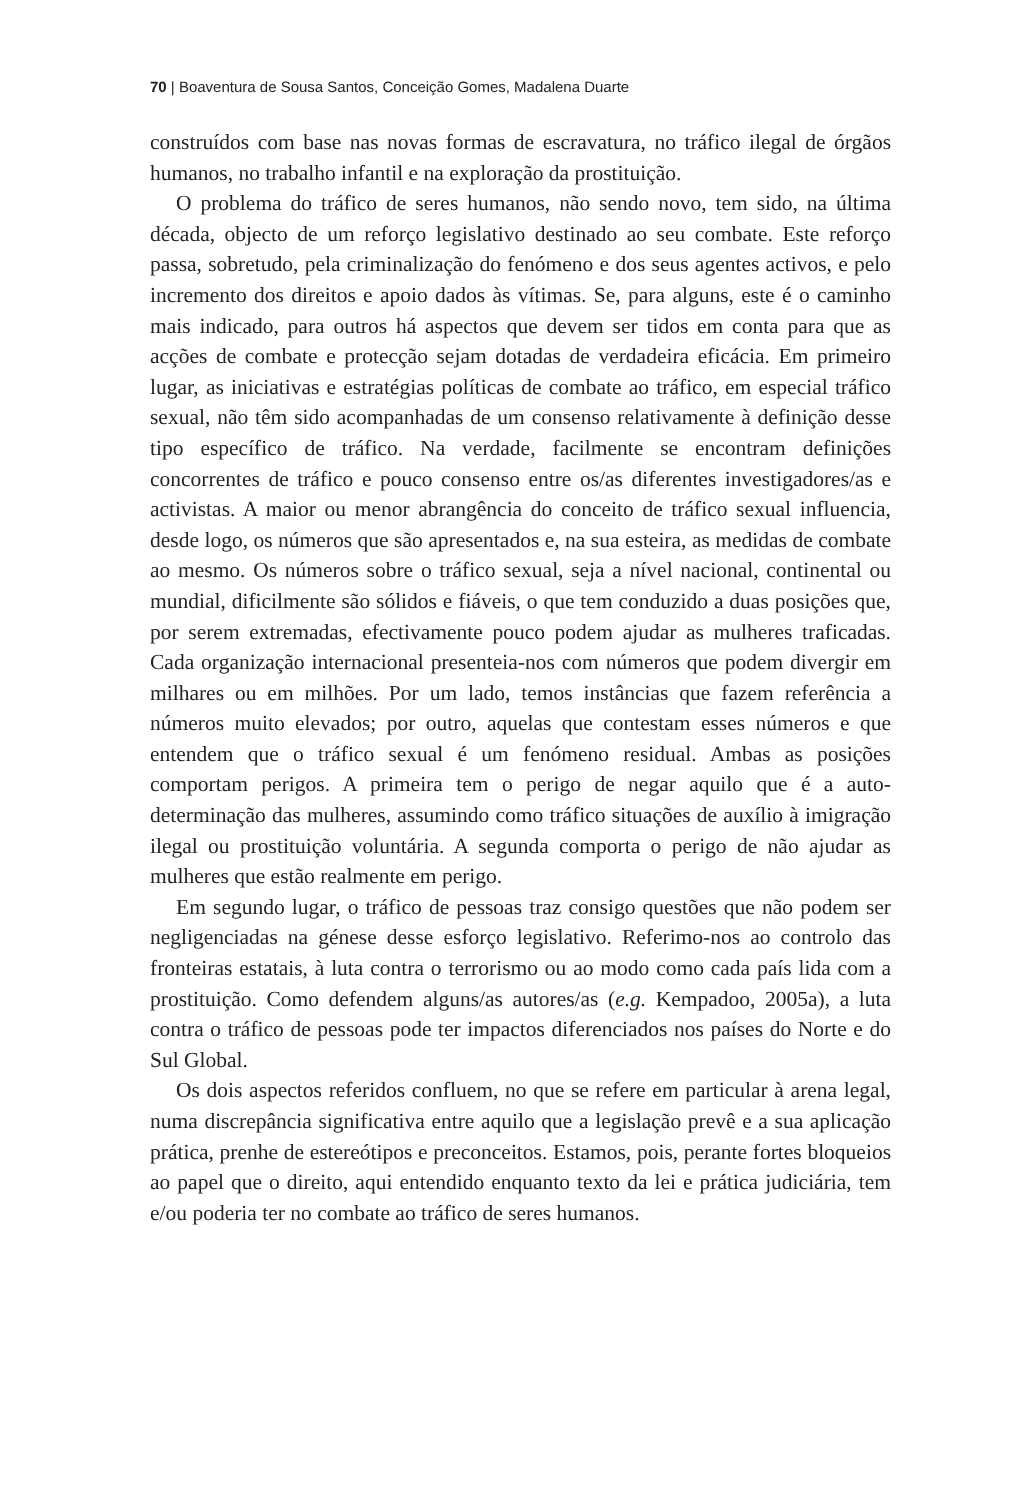70 | Boaventura de Sousa Santos, Conceição Gomes, Madalena Duarte
construídos com base nas novas formas de escravatura, no tráfico ilegal de órgãos humanos, no trabalho infantil e na exploração da prostituição.
O problema do tráfico de seres humanos, não sendo novo, tem sido, na última década, objecto de um reforço legislativo destinado ao seu combate. Este reforço passa, sobretudo, pela criminalização do fenómeno e dos seus agentes activos, e pelo incremento dos direitos e apoio dados às vítimas. Se, para alguns, este é o caminho mais indicado, para outros há aspectos que devem ser tidos em conta para que as acções de combate e protecção sejam dotadas de verdadeira eficácia. Em primeiro lugar, as iniciativas e estratégias políticas de combate ao tráfico, em especial tráfico sexual, não têm sido acompanhadas de um consenso relativamente à definição desse tipo específico de tráfico. Na verdade, facilmente se encontram definições concorrentes de tráfico e pouco consenso entre os/as diferentes investigadores/as e activistas. A maior ou menor abrangência do conceito de tráfico sexual influencia, desde logo, os números que são apresentados e, na sua esteira, as medidas de combate ao mesmo. Os números sobre o tráfico sexual, seja a nível nacional, continental ou mundial, dificilmente são sólidos e fiáveis, o que tem conduzido a duas posições que, por serem extremadas, efectivamente pouco podem ajudar as mulheres traficadas. Cada organização internacional presenteia-nos com números que podem divergir em milhares ou em milhões. Por um lado, temos instâncias que fazem referência a números muito elevados; por outro, aquelas que contestam esses números e que entendem que o tráfico sexual é um fenómeno residual. Ambas as posições comportam perigos. A primeira tem o perigo de negar aquilo que é a auto-determinação das mulheres, assumindo como tráfico situações de auxílio à imigração ilegal ou prostituição voluntária. A segunda comporta o perigo de não ajudar as mulheres que estão realmente em perigo.
Em segundo lugar, o tráfico de pessoas traz consigo questões que não podem ser negligenciadas na génese desse esforço legislativo. Referimo-nos ao controlo das fronteiras estatais, à luta contra o terrorismo ou ao modo como cada país lida com a prostituição. Como defendem alguns/as autores/as (e.g. Kempadoo, 2005a), a luta contra o tráfico de pessoas pode ter impactos diferenciados nos países do Norte e do Sul Global.
Os dois aspectos referidos confluem, no que se refere em particular à arena legal, numa discrepância significativa entre aquilo que a legislação prevê e a sua aplicação prática, prenhe de estereótipos e preconceitos. Estamos, pois, perante fortes bloqueios ao papel que o direito, aqui entendido enquanto texto da lei e prática judiciária, tem e/ou poderia ter no combate ao tráfico de seres humanos.